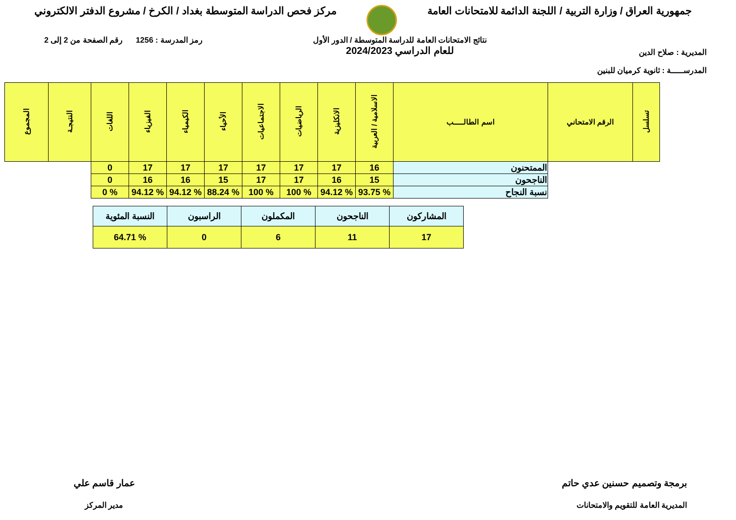جمهورية العراق / وزارة التربية / اللجنة الدائمة للامتحانات العامة
مركز فحص الدراسة المتوسطة بغداد / الكرخ / مشروع الدفتر الالكتروني
المديرية : صلاح الدين
المدرســـــة : ثانوية كرميان للبنين
نتائج الامتحانات العامة للدراسة المتوسطة / الدور الأول
للعام الدراسي 2024/2023
رمز المدرسة : 1256 رقم الصفحة من 2 إلى 2
| تسلسل | الرقم الامتحاني | اسم الطالـــــب | الاسلامية / العربية | الانكليزية | الرياضيات | الاجتماعيات | الأحياء | الكيمياء | الفيزياء | اللغات | النتيجـة | المجموع |
| --- | --- | --- | --- | --- | --- | --- | --- | --- | --- | --- | --- | --- |
| | | الممتحنون | 16 | 17 | 17 | 17 | 17 | 17 | 17 | 0 | | |
| | | الناجحون | 15 | 16 | 17 | 17 | 15 | 16 | 16 | 0 | | |
| | | نسبة النجاح | % 93.75 | % 94.12 | % 100 | % 100 | % 88.24 | % 94.12 | % 94.12 | % 0 | | |
| المشاركون | الناجحون | المكملون | الراسبون | النسبة المئوية |
| 17 | 11 | 6 | 0 | % 64.71 |
برمجة وتصميم حسنين عدي حاتم
المديرية العامة للتقويم والامتحانات
عمار قاسم علي
مدير المركز